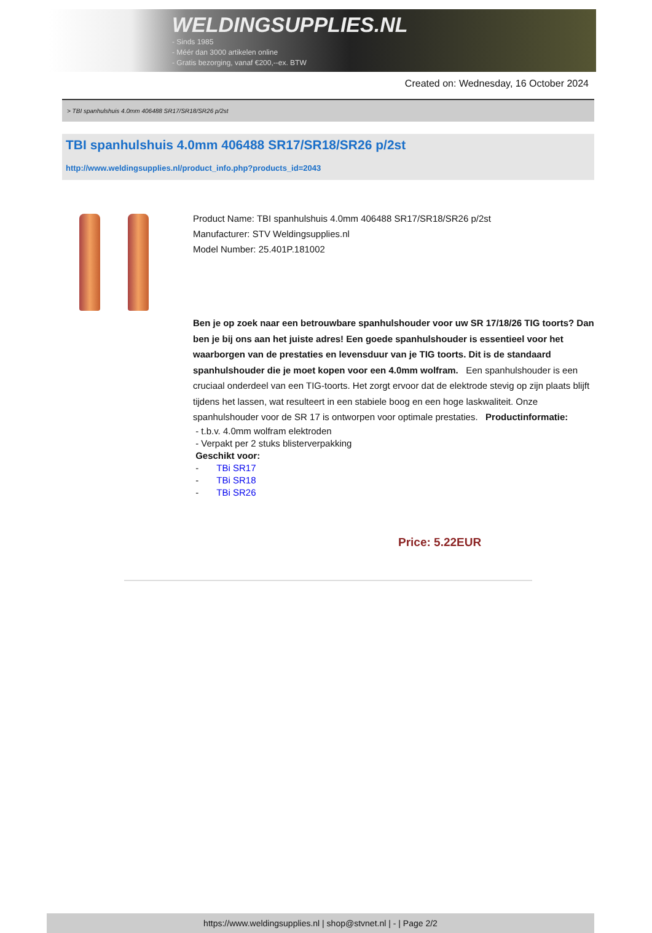WELDINGSUPPLIES.NL
- Sinds 1985
- Méér dan 3000 artikelen online
- Gratis bezorging, vanaf €200,--ex. BTW
Created on: Wednesday, 16 October 2024
> TBI spanhulshuis 4.0mm 406488 SR17/SR18/SR26 p/2st
TBI spanhulshuis 4.0mm 406488 SR17/SR18/SR26 p/2st
http://www.weldingsupplies.nl/product_info.php?products_id=2043
Product Name: TBI spanhulshuis 4.0mm 406488 SR17/SR18/SR26 p/2st
Manufacturer: STV Weldingsupplies.nl
Model Number: 25.401P.181002
Ben je op zoek naar een betrouwbare spanhulshouder voor uw SR 17/18/26 TIG toorts? Dan ben je bij ons aan het juiste adres! Een goede spanhulshouder is essentieel voor het waarborgen van de prestaties en levensduur van je TIG toorts. Dit is de standaard spanhulshouder die je moet kopen voor een 4.0mm wolfram. Een spanhulshouder is een cruciaal onderdeel van een TIG-toorts. Het zorgt ervoor dat de elektrode stevig op zijn plaats blijft tijdens het lassen, wat resulteert in een stabiele boog en een hoge laskwaliteit. Onze spanhulshouder voor de SR 17 is ontworpen voor optimale prestaties. Productinformatie:
- t.b.v. 4.0mm wolfram elektroden
- Verpakt per 2 stuks blisterverpakking
Geschikt voor:
- TBi SR17
- TBi SR18
- TBi SR26
Price: 5.22EUR
https://www.weldingsupplies.nl | shop@stvnet.nl | - | Page 2/2